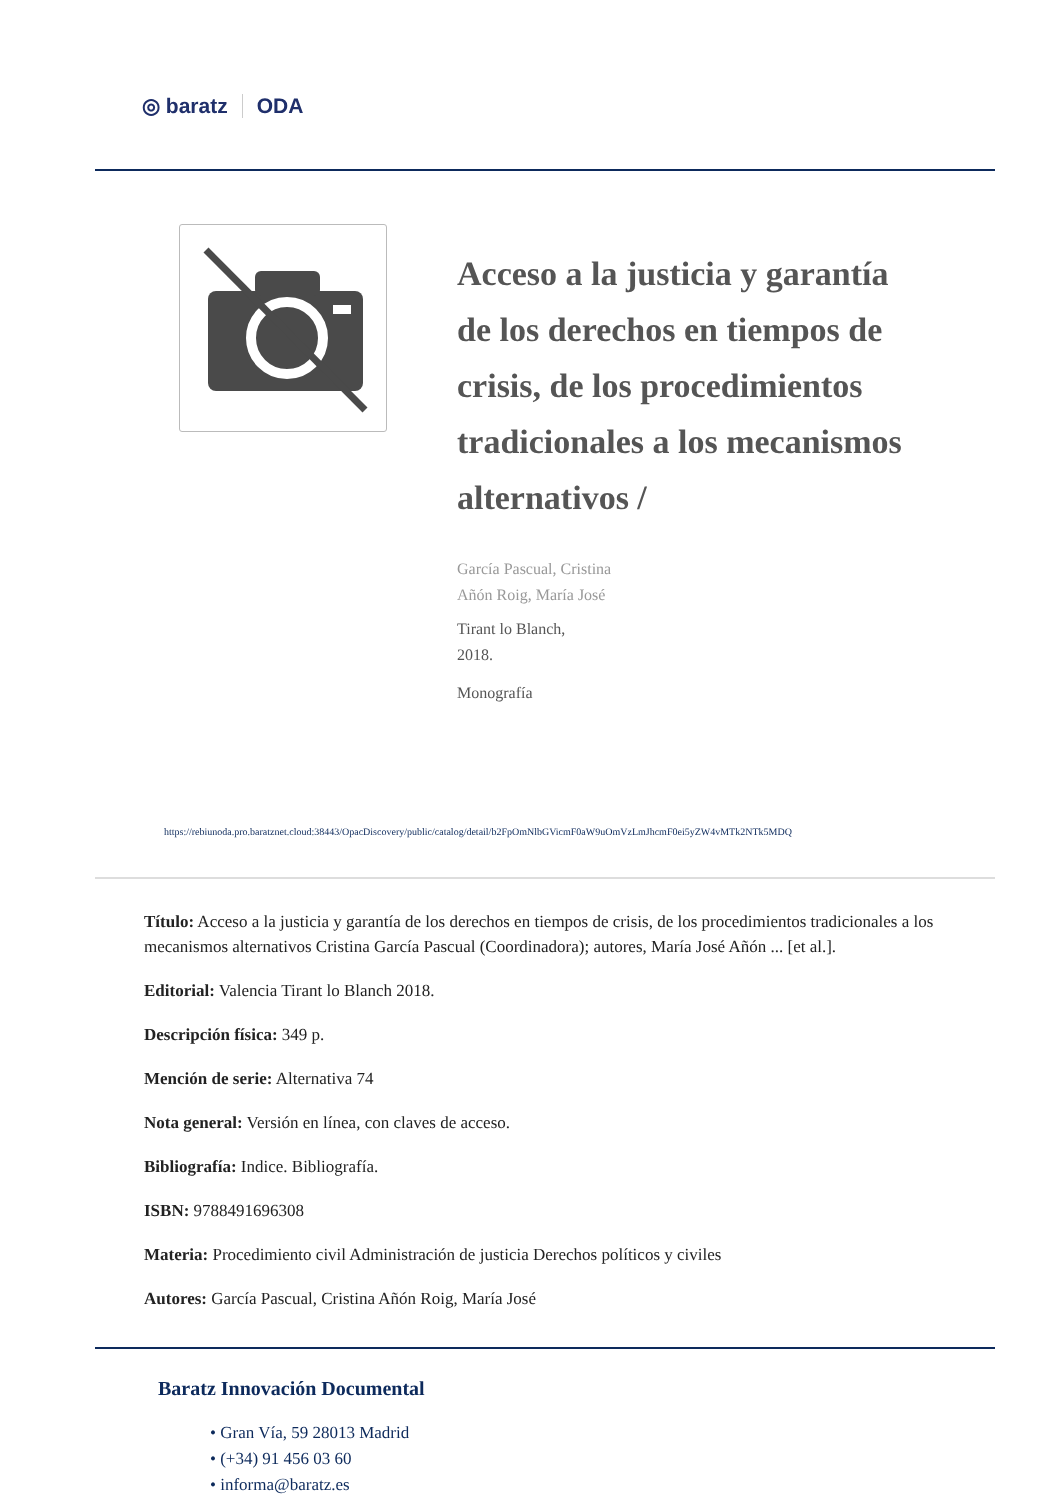◎ baratz ODA
Acceso a la justicia y garantía de los derechos en tiempos de crisis, de los procedimientos tradicionales a los mecanismos alternativos /
García Pascual, Cristina
Añón Roig, María José
Tirant lo Blanch,
2018.
Monografía
https://rebiunoda.pro.baratznet.cloud:38443/OpacDiscovery/public/catalog/detail/b2FpOmNlbGVicmF0aW9uOmVzLmJhcmF0ei5yZW4vMTk2NTk5MDQ
Título: Acceso a la justicia y garantía de los derechos en tiempos de crisis, de los procedimientos tradicionales a los mecanismos alternativos Cristina García Pascual (Coordinadora); autores, María José Añón ... [et al.].
Editorial: Valencia Tirant lo Blanch 2018.
Descripción física: 349 p.
Mención de serie: Alternativa 74
Nota general: Versión en línea, con claves de acceso.
Bibliografía: Indice. Bibliografía.
ISBN: 9788491696308
Materia: Procedimiento civil Administración de justicia Derechos políticos y civiles
Autores: García Pascual, Cristina Añón Roig, María José
Baratz Innovación Documental
• Gran Vía, 59 28013 Madrid
• (+34) 91 456 03 60
• informa@baratz.es